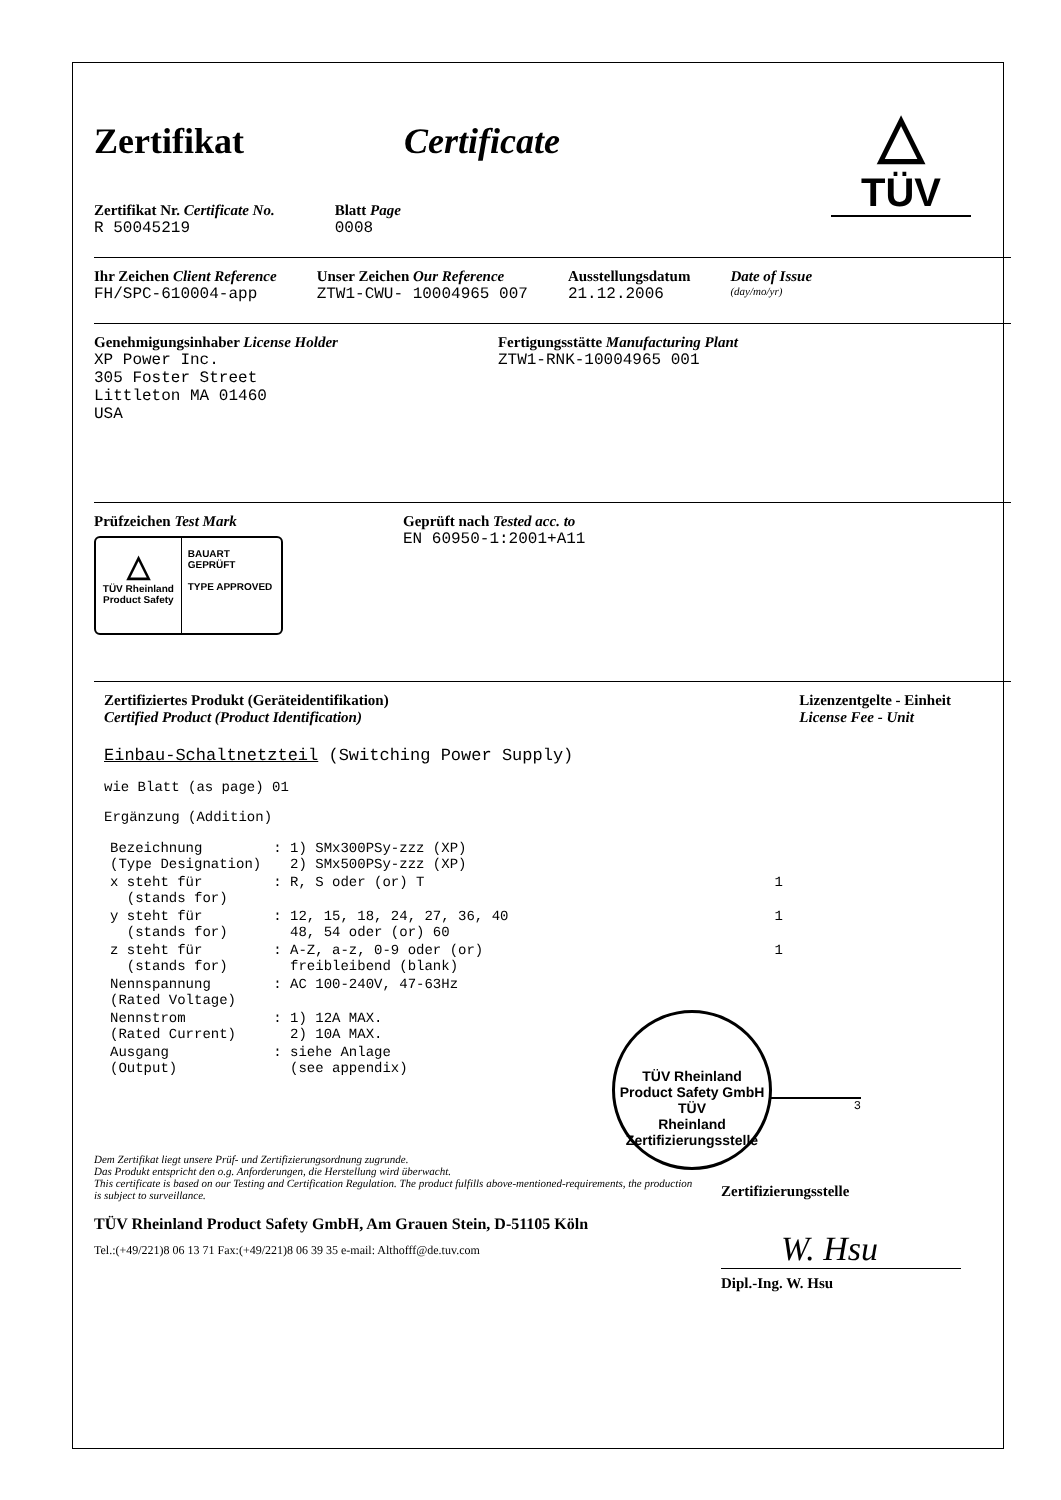△
TÜV
Zertifikat Certificate
Zertifikat Nr. Certificate No.
R 50045219
Blatt Page
0008
Ihr Zeichen Client Reference
FH/SPC-610004-app
Unser Zeichen Our Reference
ZTW1-CWU- 10004965 007
Ausstellungsdatum
21.12.2006
Date of Issue
(day/mo/yr)
Genehmigungsinhaber License Holder
XP Power Inc.
305 Foster Street
Littleton MA 01460
USA
Fertigungsstätte Manufacturing Plant
ZTW1-RNK-10004965 001
Prüfzeichen Test Mark
△
TÜV Rheinland Product Safety
BAUART GEPRÜFT
TYPE APPROVED
Geprüft nach Tested acc. to
EN 60950-1:2001+A11
Zertifiziertes Produkt (Geräteidentifikation)
Certified Product (Product Identification)
Lizenzentgelte - Einheit
License Fee - Unit
Einbau-Schaltnetzteil (Switching Power Supply)
wie Blatt (as page) 01
Ergänzung (Addition)
| Bezeichnung (Type Designation) | : 1) SMx300PSy-zzz (XP) 2) SMx500PSy-zzz (XP) | |
| x steht für (stands for) | : R, S oder (or) T | 1 |
| y steht für (stands for) | : 12, 15, 18, 24, 27, 36, 40 48, 54 oder (or) 60 | 1 |
| z steht für (stands for) | : A-Z, a-z, 0-9 oder (or) freibleibend (blank) | 1 |
| Nennspannung (Rated Voltage) | : AC 100-240V, 47-63Hz | |
| Nennstrom (Rated Current) | : 1) 12A MAX. 2) 10A MAX. | |
| Ausgang (Output) | : siehe Anlage (see appendix) | |
3
TÜV Rheinland Product Safety GmbH
TÜV
Rheinland
Zertifizierungsstelle
Dem Zertifikat liegt unsere Prüf- und Zertifizierungsordnung zugrunde.
Das Produkt entspricht den o.g. Anforderungen, die Herstellung wird überwacht.
This certificate is based on our Testing and Certification Regulation. The product fulfills above-mentioned-requirements, the production is subject to surveillance.
TÜV Rheinland Product Safety GmbH, Am Grauen Stein, D-51105 Köln
Tel.:(+49/221)8 06 13 71 Fax:(+49/221)8 06 39 35 e-mail: Althofff@de.tuv.com
Zertifizierungsstelle
W. Hsu
Dipl.-Ing. W. Hsu